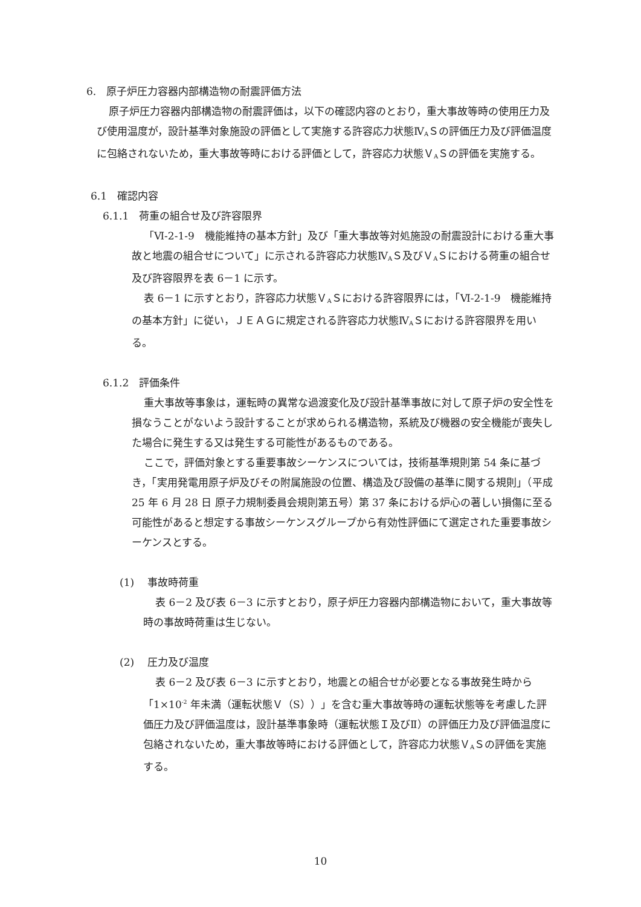6.　原子炉圧力容器内部構造物の耐震評価方法
原子炉圧力容器内部構造物の耐震評価は，以下の確認内容のとおり，重大事故等時の使用圧力及び使用温度が，設計基準対象施設の評価として実施する許容応力状態Ⅳ<sub>A</sub>Ｓの評価圧力及び評価温度に包絡されないため，重大事故等時における評価として，許容応力状態Ｖ<sub>A</sub>Ｓの評価を実施する。
6.1　確認内容
6.1.1　荷重の組合せ及び許容限界
「Ⅵ-2-1-9　機能維持の基本方針」及び「重大事故等対処施設の耐震設計における重大事故と地震の組合せについて」に示される許容応力状態Ⅳ<sub>A</sub>Ｓ及びＶ<sub>A</sub>Ｓにおける荷重の組合せ及び許容限界を表 6－1 に示す。
表 6－1 に示すとおり，許容応力状態Ｖ<sub>A</sub>Ｓにおける許容限界には，「Ⅵ-2-1-9　機能維持の基本方針」に従い，ＪＥＡＧに規定される許容応力状態Ⅳ<sub>A</sub>Ｓにおける許容限界を用いる。
6.1.2　評価条件
重大事故等事象は，運転時の異常な過渡変化及び設計基準事故に対して原子炉の安全性を損なうことがないよう設計することが求められる構造物，系統及び機器の安全機能が喪失した場合に発生する又は発生する可能性があるものである。
ここで，評価対象とする重要事故シーケンスについては，技術基準規則第 54 条に基づき，「実用発電用原子炉及びその附属施設の位置、構造及び設備の基準に関する規則」（平成 25 年 6 月 28 日 原子力規制委員会規則第五号）第 37 条における炉心の著しい損傷に至る可能性があると想定する事故シーケンスグループから有効性評価にて選定された重要事故シーケンスとする。
(1)　 事故時荷重
表 6－2 及び表 6－3 に示すとおり，原子炉圧力容器内部構造物において，重大事故等時の事故時荷重は生じない。
(2)　 圧力及び温度
表 6－2 及び表 6－3 に示すとおり，地震との組合せが必要となる事故発生時から「1×10<sup>-2</sup> 年未満（運転状態Ｖ（S））」を含む重大事故等時の運転状態等を考慮した評価圧力及び評価温度は，設計基準事象時（運転状態Ｉ及びⅡ）の評価圧力及び評価温度に包絡されないため，重大事故等時における評価として，許容応力状態Ｖ<sub>A</sub>Ｓの評価を実施する。
10